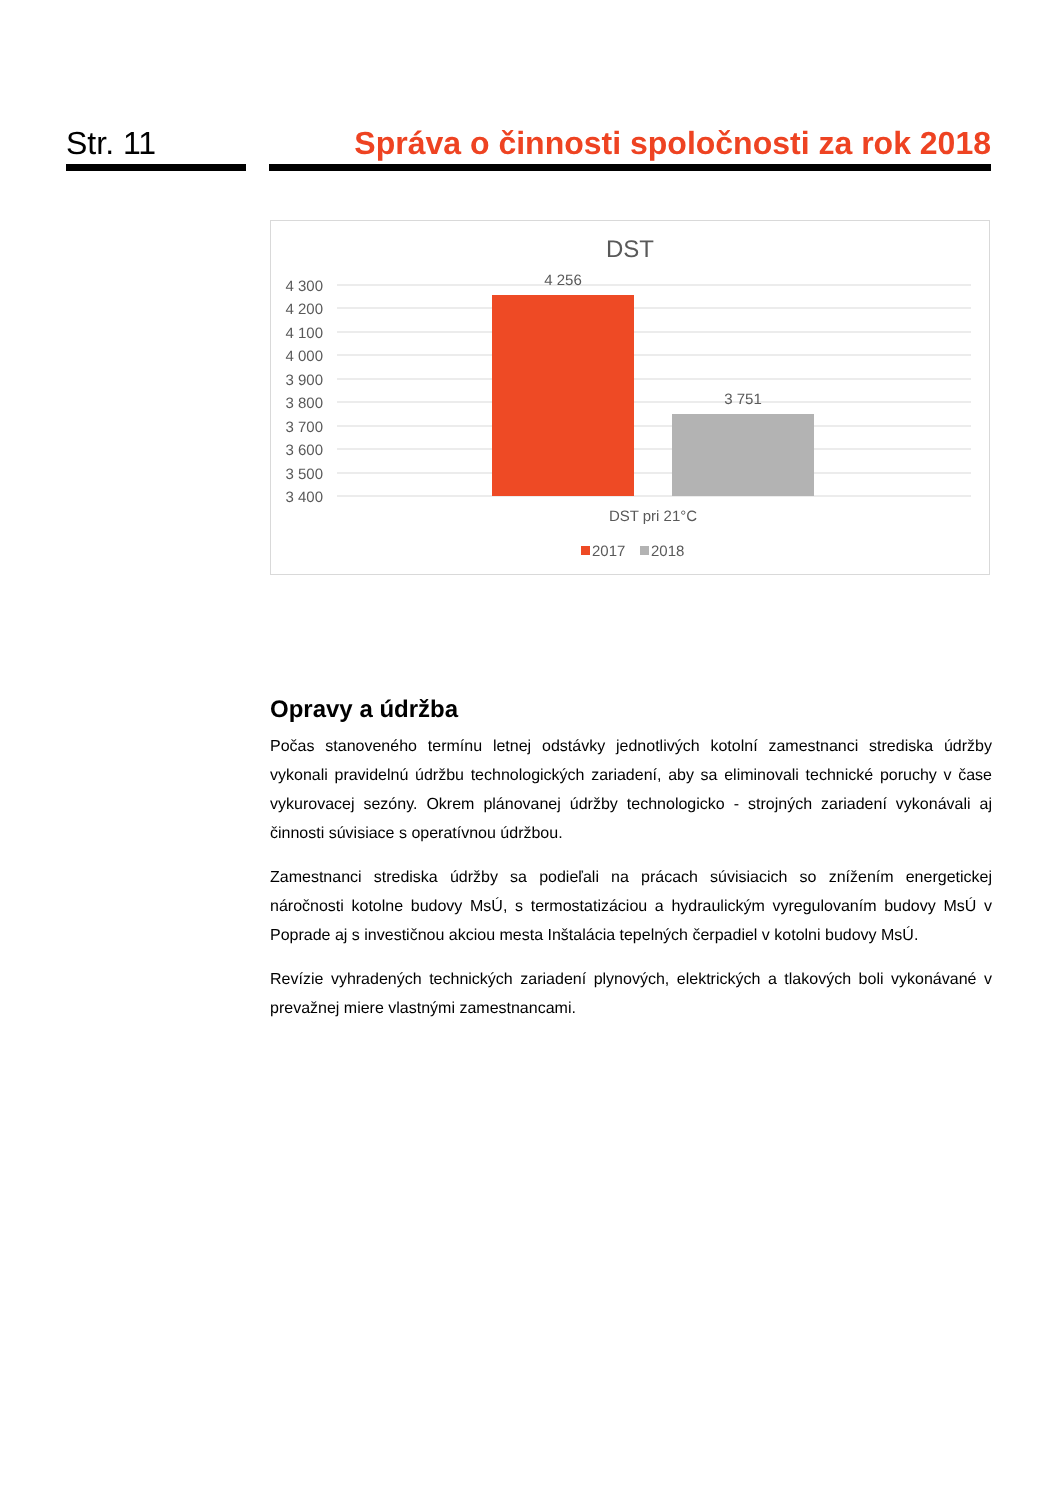Str. 11 Správa o činnosti spoločnosti za rok 2018
DST
4 300
4 200
4 100
4 000
3 900
3 800
3 700
3 600
3 500
3 400
4 256
3 751
DST pri 21°C
2017
2018
Opravy a údržba
Počas stanoveného termínu letnej odstávky jednotlivých kotolní zamestnanci strediska údržby vykonali pravidelnú údržbu technologických zariadení, aby sa eliminovali technické poruchy v čase vykurovacej sezóny. Okrem plánovanej údržby technologicko - strojných zariadení vykonávali aj činnosti súvisiace s operatívnou údržbou.
Zamestnanci strediska údržby sa podieľali na prácach súvisiacich so znížením energetickej náročnosti kotolne budovy MsÚ, s termostatizáciou a hydraulickým vyregulovaním budovy MsÚ v Poprade aj s investičnou akciou mesta Inštalácia tepelných čerpadiel v kotolni budovy MsÚ.
Revízie vyhradených technických zariadení plynových, elektrických a tlakových boli vykonávané v prevažnej miere vlastnými zamestnancami.